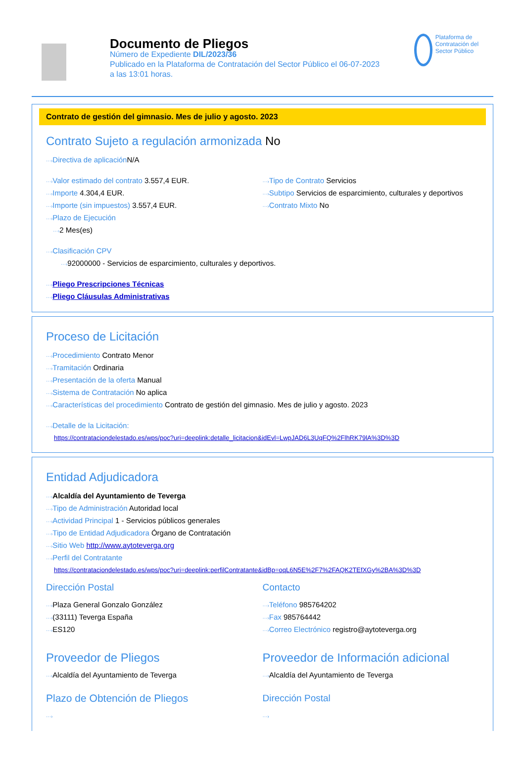Documento de Pliegos
Número de Expediente DIL/2023/36
Publicado en la Plataforma de Contratación del Sector Público el 06-07-2023
a las 13:01 horas.
Plataforma de Contratación del Sector Público
Contrato de gestión del gimnasio. Mes de julio y agosto. 2023
Contrato Sujeto a regulación armonizada No
···›Directiva de aplicación N/A
···›Valor estimado del contrato 3.557,4 EUR.
···›Importe 4.304,4 EUR.
···›Importe (sin impuestos) 3.557,4 EUR.
···›Plazo de Ejecución
···›2 Mes(es)
···›Tipo de Contrato Servicios
···›Subtipo Servicios de esparcimiento, culturales y deportivos
···›Contrato Mixto No
···›Clasificación CPV
···›92000000 - Servicios de esparcimiento, culturales y deportivos.
···›Pliego Prescripciones Técnicas
···›Pliego Cláusulas Administrativas
Proceso de Licitación
···›Procedimiento Contrato Menor
···›Tramitación Ordinaria
···›Presentación de la oferta Manual
···›Sistema de Contratación No aplica
···›Características del procedimiento Contrato de gestión del gimnasio. Mes de julio y agosto. 2023
···›Detalle de la Licitación:
https://contrataciondelestado.es/wps/poc?uri=deeplink:detalle_licitacion&idEvl=LwpJAD6L3UqFQ%2FlhRK79lA%3D%3D
Entidad Adjudicadora
···›Alcaldía del Ayuntamiento de Teverga
···›Tipo de Administración Autoridad local
···›Actividad Principal 1 - Servicios públicos generales
···›Tipo de Entidad Adjudicadora Órgano de Contratación
···›Sitio Web http://www.aytoteverga.org
···›Perfil del Contratante
https://contrataciondelestado.es/wps/poc?uri=deeplink:perfilContratante&idBp=oqL6N5E%2F7%2FAQK2TEfXGy%2BA%3D%3D
Dirección Postal
···›Plaza General Gonzalo González
···›(33111) Teverga España
···›ES120
Contacto
···›Teléfono 985764202
···›Fax 985764442
···›Correo Electrónico registro@aytoteverga.org
Proveedor de Pliegos
···›Alcaldía del Ayuntamiento de Teverga
Plazo de Obtención de Pliegos
···›
Proveedor de Información adicional
···›Alcaldía del Ayuntamiento de Teverga
Dirección Postal
···›